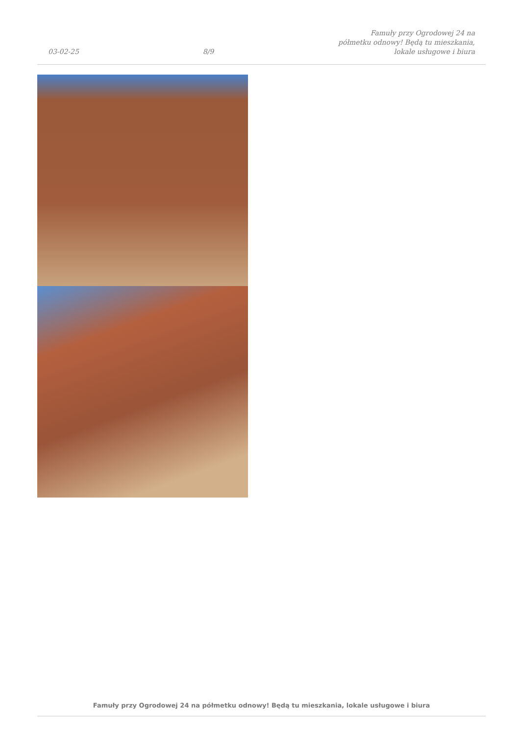03-02-25 8/9 Famuły przy Ogrodowej 24 na półmetku odnowy! Będą tu mieszkania, lokale usługowe i biura
Famuły przy Ogrodowej 24 na półmetku odnowy! Będą tu mieszkania, lokale usługowe i biura